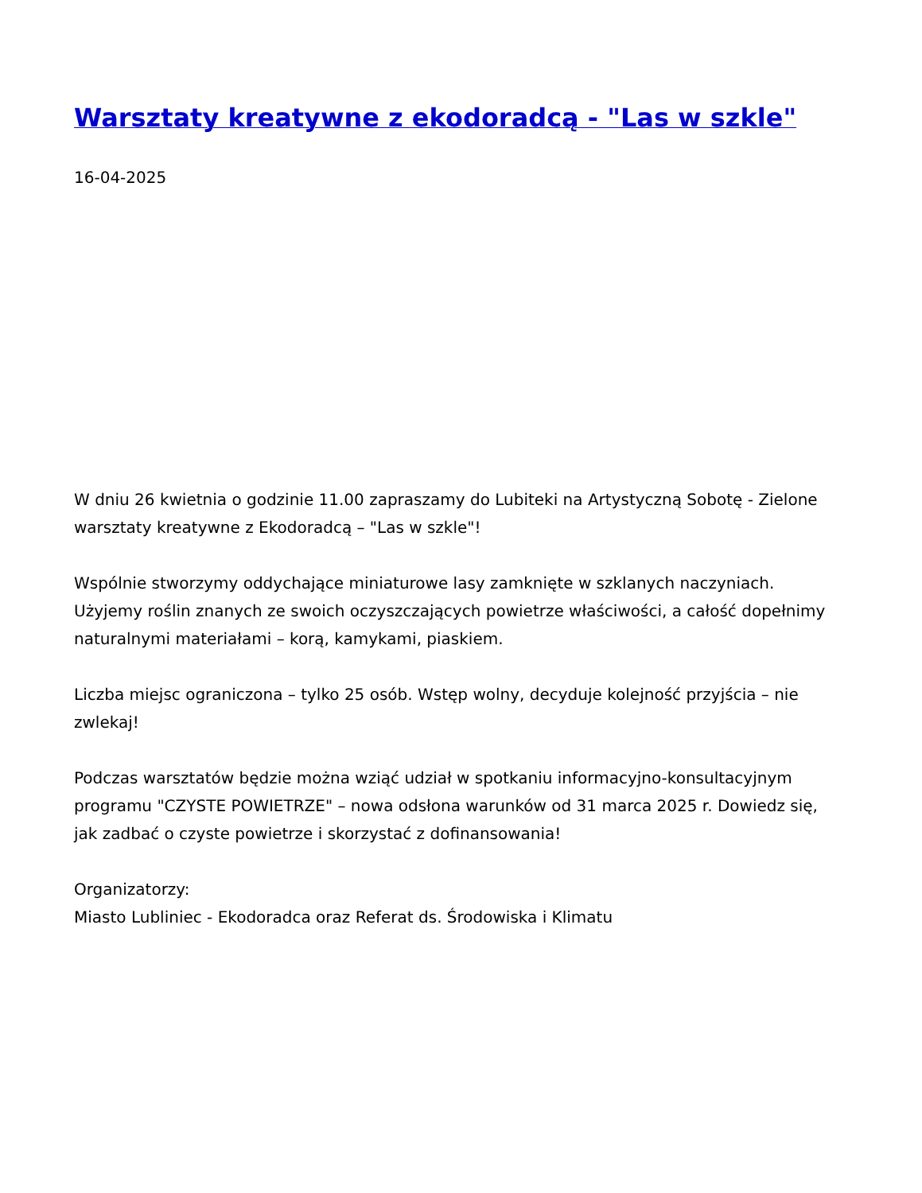Warsztaty kreatywne z ekodoradcą - "Las w szkle"
16-04-2025
W dniu 26 kwietnia o godzinie 11.00 zapraszamy do Lubiteki na Artystyczną Sobotę - Zielone warsztaty kreatywne z Ekodoradcą – "Las w szkle"!
Wspólnie stworzymy oddychające miniaturowe lasy zamknięte w szklanych naczyniach. Użyjemy roślin znanych ze swoich oczyszczających powietrze właściwości, a całość dopełnimy naturalnymi materiałami – korą, kamykami, piaskiem.
Liczba miejsc ograniczona – tylko 25 osób. Wstęp wolny, decyduje kolejność przyjścia – nie zwlekaj!
Podczas warsztatów będzie można wziąć udział w spotkaniu informacyjno-konsultacyjnym programu "CZYSTE POWIETRZE" – nowa odsłona warunków od 31 marca 2025 r. Dowiedz się, jak zadbać o czyste powietrze i skorzystać z dofinansowania!
Organizatorzy:
Miasto Lubliniec - Ekodoradca oraz Referat ds. Środowiska i Klimatu